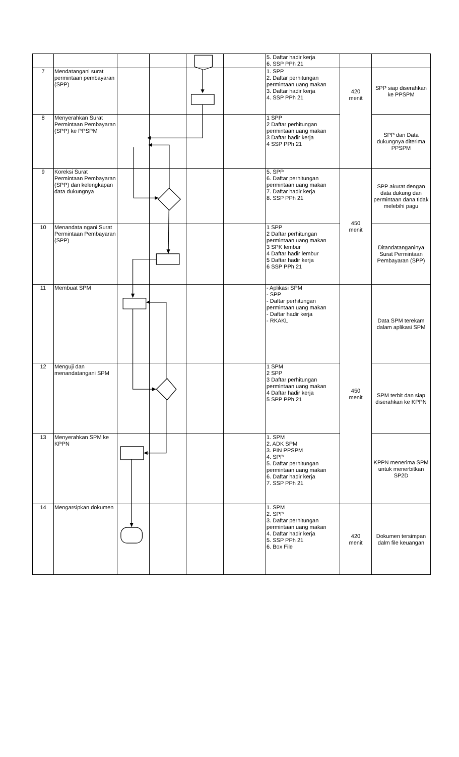| | | | | | | 5. Daftar hadir kerja 6. SSP PPh 21 | | |
| 7 | Mendatangani surat permintaan pembayaran (SPP) | | | | | 1. SPP 2. Daftar perhitungan permintaan uang makan 3. Daftar hadir kerja 4. SSP PPh 21 | 420 menit | SPP siap diserahkan ke PPSPM |
| 8 | Menyerahkan Surat Permintaan Pembayaran (SPP) ke PPSPM | | | | | 1 SPP 2 Daftar perhitungan permintaan uang makan 3 Daftar hadir kerja 4 SSP PPh 21 | | SPP dan Data dukungnya diterima PPSPM |
| 9 | Koreksi Surat Permintaan Pembayaran (SPP) dan kelengkapan data dukungnya | | | | | 5. SPP 6. Daftar perhitungan permintaan uang makan 7. Daftar hadir kerja 8. SSP PPh 21 | 450 menit | SPP akurat dengan data dukung dan permintaan dana tidak melebihi pagu |
| 10 | Menandata ngani Surat Permintaan Pembayaran (SPP) | | | | | 1 SPP 2 Daftar perhitungan permintaan uang makan 3 SPK lembur 4 Daftar hadir lembur 5 Daftar hadir kerja 6 SSP PPh 21 | | Ditandatanganinya Surat Permintaan Pembayaran (SPP) |
| 11 | Membuat SPM | | | | | - Aplikasi SPM - SPP - Daftar perhitungan permintaan uang makan - Daftar hadir kerja - RKAKL | 450 menit | Data SPM terekam dalam aplikasi SPM |
| 12 | Menguji dan menandatangani SPM | | | | | 1 SPM 2 SPP 3 Daftar perhitungan permintaan uang makan 4 Daftar hadir kerja 5 SPP PPh 21 | | SPM terbit dan siap diserahkan ke KPPN |
| 13 | Menyerahkan SPM ke KPPN | | | | | 1. SPM 2. ADK SPM 3. PIN PPSPM 4. SPP 5. Daftar perhitungan permintaan uang makan 6. Daftar hadir kerja 7. SSP PPh 21 | | KPPN menerima SPM untuk menerbitkan SP2D |
| 14 | Mengarsipkan dokumen | | | | | 1. SPM 2. SPP 3. Daftar perhitungan permintaan uang makan 4. Daftar hadir kerja 5. SSP PPh 21 6. Box File | 420 menit | Dokumen tersimpan dalm file keuangan |